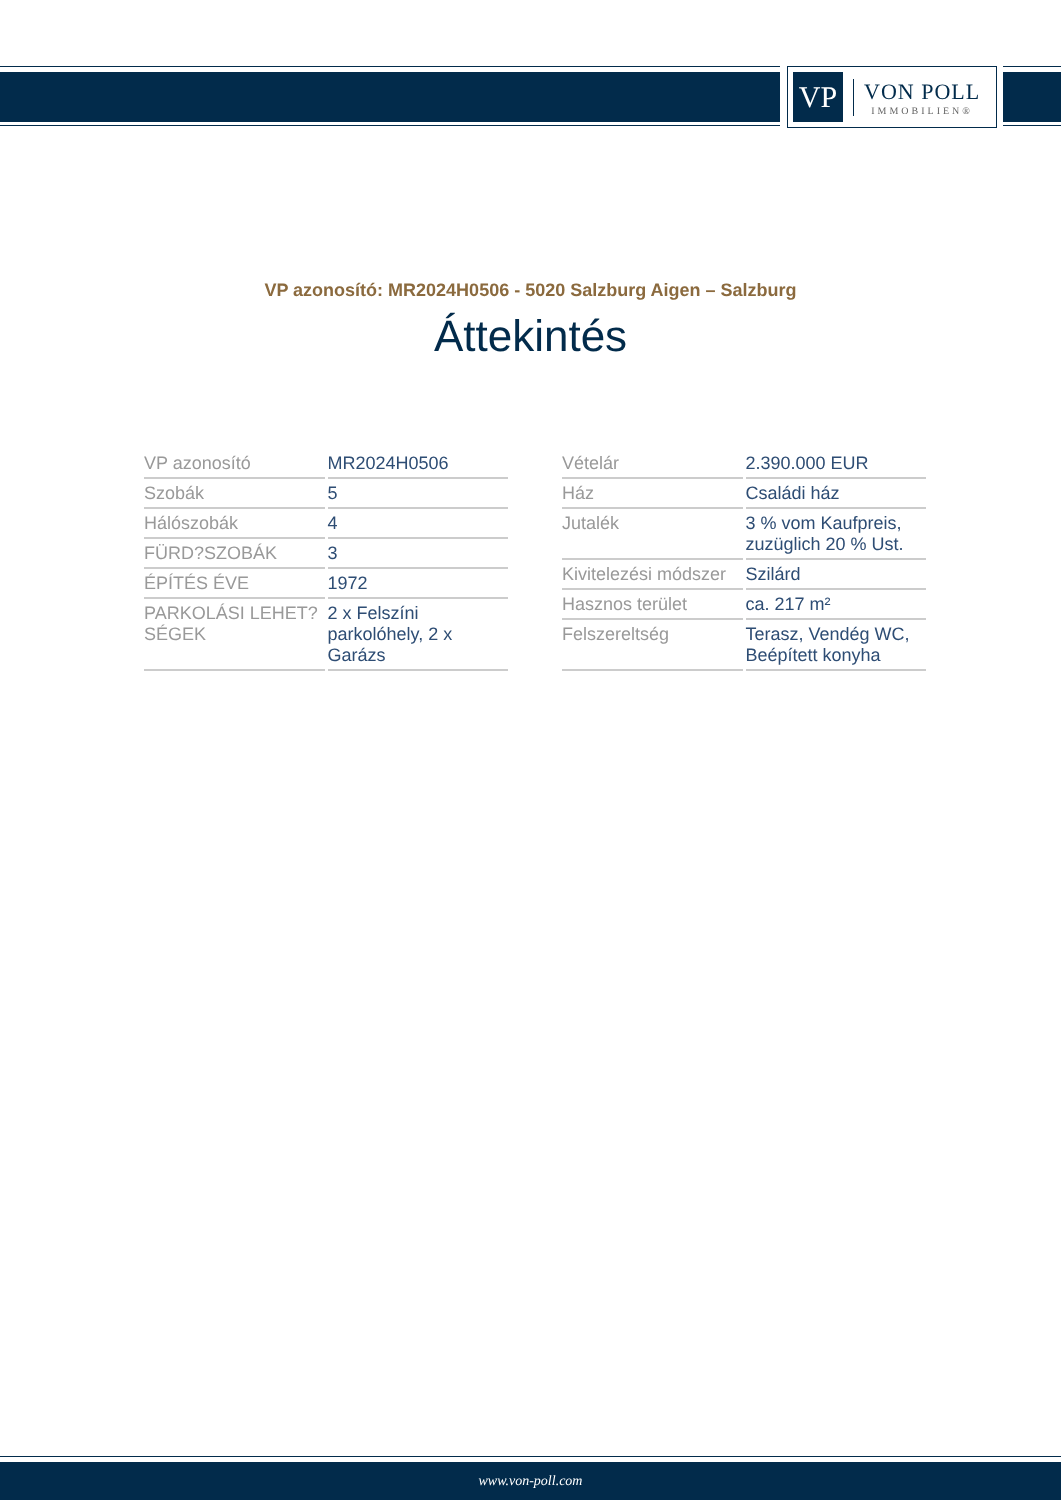VP
VON POLL
IMMOBILIEN®
VP azonosító: MR2024H0506 - 5020 Salzburg Aigen – Salzburg
Áttekintés
| VP azonosító | MR2024H0506 |
| Szobák | 5 |
| Hálószobák | 4 |
| FÜRD?SZOBÁK | 3 |
| ÉPÍTÉS ÉVE | 1972 |
| PARKOLÁSI LEHET?SÉGEK | 2 x Felszíni parkolóhely, 2 x Garázs |
| Vételár | 2.390.000 EUR |
| Ház | Családi ház |
| Jutalék | 3 % vom Kaufpreis, zuzüglich 20 % Ust. |
| Kivitelezési módszer | Szilárd |
| Hasznos terület | ca. 217 m² |
| Felszereltség | Terasz, Vendég WC, Beépített konyha |
www.von-poll.com